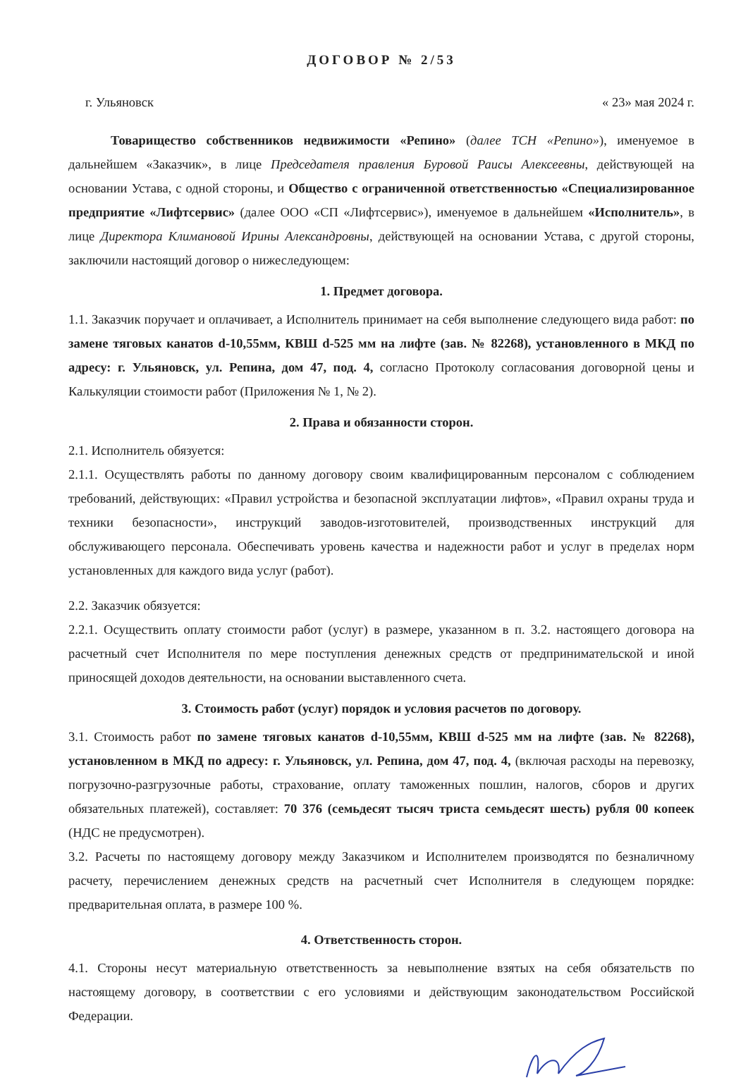ДОГОВОР № 2/53
г. Ульяновск « 23» мая 2024 г.
Товарищество собственников недвижимости «Репино» (далее ТСН «Репино»), именуемое в дальнейшем «Заказчик», в лице Председателя правления Буровой Раисы Алексеевны, действующей на основании Устава, с одной стороны, и Общество с ограниченной ответственностью «Специализированное предприятие «Лифтсервис» (далее ООО «СП «Лифтсервис»), именуемое в дальнейшем «Исполнитель», в лице Директора Климановой Ирины Александровны, действующей на основании Устава, с другой стороны, заключили настоящий договор о нижеследующем:
1. Предмет договора.
1.1. Заказчик поручает и оплачивает, а Исполнитель принимает на себя выполнение следующего вида работ: по замене тяговых канатов d-10,55мм, КВШ d-525 мм на лифте (зав. № 82268), установленного в МКД по адресу: г. Ульяновск, ул. Репина, дом 47, под. 4, согласно Протоколу согласования договорной цены и Калькуляции стоимости работ (Приложения № 1, № 2).
2. Права и обязанности сторон.
2.1. Исполнитель обязуется:
2.1.1. Осуществлять работы по данному договору своим квалифицированным персоналом с соблюдением требований, действующих: «Правил устройства и безопасной эксплуатации лифтов», «Правил охраны труда и техники безопасности», инструкций заводов-изготовителей, производственных инструкций для обслуживающего персонала. Обеспечивать уровень качества и надежности работ и услуг в пределах норм установленных для каждого вида услуг (работ).
2.2. Заказчик обязуется:
2.2.1. Осуществить оплату стоимости работ (услуг) в размере, указанном в п. 3.2. настоящего договора на расчетный счет Исполнителя по мере поступления денежных средств от предпринимательской и иной приносящей доходов деятельности, на основании выставленного счета.
3. Стоимость работ (услуг) порядок и условия расчетов по договору.
3.1. Стоимость работ по замене тяговых канатов d-10,55мм, КВШ d-525 мм на лифте (зав. № 82268), установленном в МКД по адресу: г. Ульяновск, ул. Репина, дом 47, под. 4, (включая расходы на перевозку, погрузочно-разгрузочные работы, страхование, оплату таможенных пошлин, налогов, сборов и других обязательных платежей), составляет: 70 376 (семьдесят тысяч триста семьдесят шесть) рубля 00 копеек (НДС не предусмотрен).
3.2. Расчеты по настоящему договору между Заказчиком и Исполнителем производятся по безналичному расчету, перечислением денежных средств на расчетный счет Исполнителя в следующем порядке: предварительная оплата, в размере 100 %.
4. Ответственность сторон.
4.1. Стороны несут материальную ответственность за невыполнение взятых на себя обязательств по настоящему договору, в соответствии с его условиями и действующим законодательством Российской Федерации.